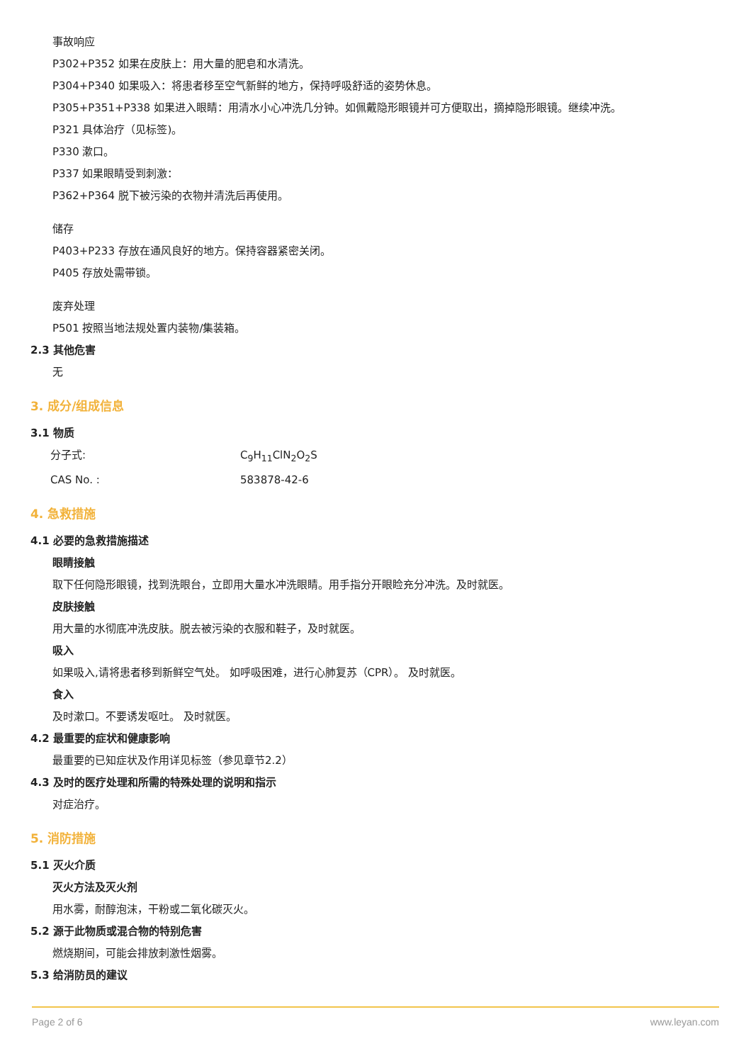事故响应
P302+P352 如果在皮肤上：用大量的肥皂和水清洗。
P304+P340 如果吸入：将患者移至空气新鲜的地方，保持呼吸舒适的姿势休息。
P305+P351+P338 如果进入眼睛：用清水小心冲洗几分钟。如佩戴隐形眼镜并可方便取出，摘掉隐形眼镜。继续冲洗。
P321 具体治疗（见标签)。
P330 漱口。
P337 如果眼睛受到刺激：
P362+P364 脱下被污染的衣物并清洗后再使用。
储存
P403+P233 存放在通风良好的地方。保持容器紧密关闭。
P405 存放处需带锁。
废弃处理
P501 按照当地法规处置内装物/集装箱。
2.3 其他危害
无
3. 成分/组成信息
3.1 物质
分子式: C<sub>9</sub>H<sub>11</sub>ClN<sub>2</sub>O<sub>2</sub>S
CAS No. : 583878-42-6
4. 急救措施
4.1 必要的急救措施描述
眼睛接触
取下任何隐形眼镜，找到洗眼台，立即用大量水冲洗眼睛。用手指分开眼睑充分冲洗。及时就医。
皮肤接触
用大量的水彻底冲洗皮肤。脱去被污染的衣服和鞋子，及时就医。
吸入
如果吸入,请将患者移到新鲜空气处。 如呼吸困难，进行心肺复苏（CPR）。 及时就医。
食入
及时漱口。不要诱发呕吐。 及时就医。
4.2 最重要的症状和健康影响
最重要的已知症状及作用详见标签（参见章节2.2）
4.3 及时的医疗处理和所需的特殊处理的说明和指示
对症治疗。
5. 消防措施
5.1 灭火介质
灭火方法及灭火剂
用水雾，耐醇泡沫，干粉或二氧化碳灭火。
5.2 源于此物质或混合物的特别危害
燃烧期间，可能会排放刺激性烟雾。
5.3 给消防员的建议
Page 2 of 6 www.leyan.com